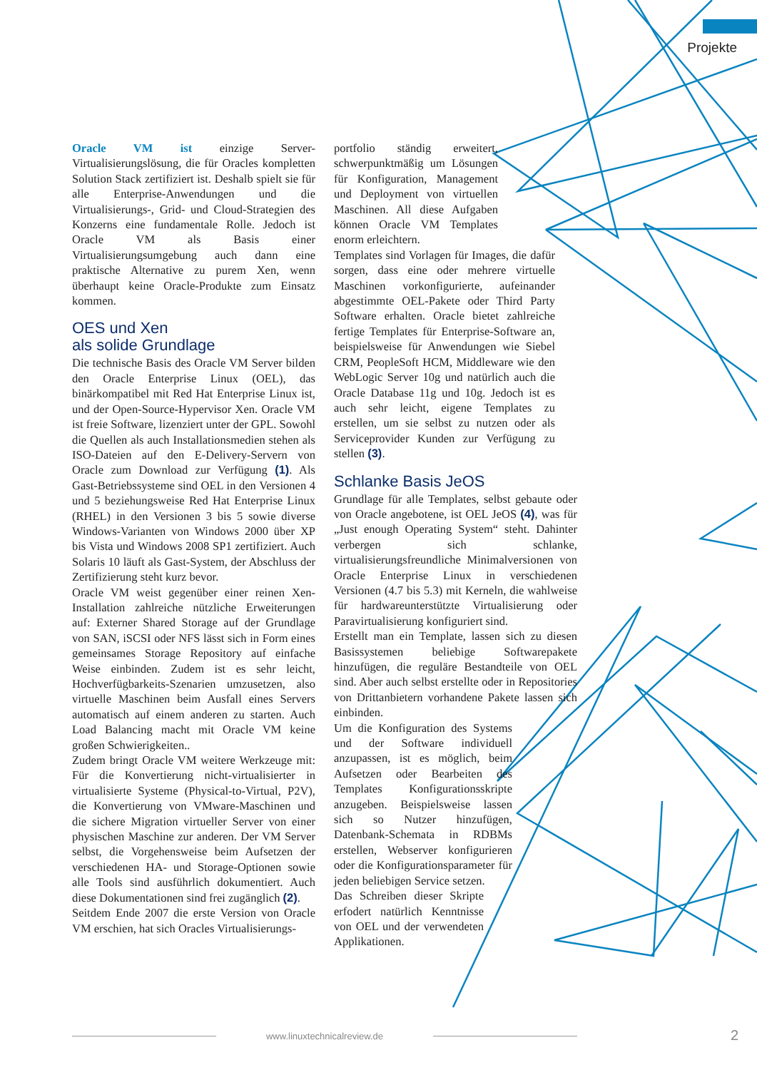Projekte
Oracle VM ist einzige Server-Virtualisierungslösung, die für Oracles kompletten Solution Stack zertifiziert ist. Deshalb spielt sie für alle Enterprise-Anwendungen und die Virtualisierungs-, Grid- und Cloud-Strategien des Konzerns eine fundamentale Rolle. Jedoch ist Oracle VM als Basis einer Virtualisierungsumgebung auch dann eine praktische Alternative zu purem Xen, wenn überhaupt keine Oracle-Produkte zum Einsatz kommen.
OES und Xen
als solide Grundlage
Die technische Basis des Oracle VM Server bilden den Oracle Enterprise Linux (OEL), das binärkompatibel mit Red Hat Enterprise Linux ist, und der Open-Source-Hypervisor Xen. Oracle VM ist freie Software, lizenziert unter der GPL. Sowohl die Quellen als auch Installationsmedien stehen als ISO-Dateien auf den E-Delivery-Servern von Oracle zum Download zur Verfügung (1). Als Gast-Betriebssysteme sind OEL in den Versionen 4 und 5 beziehungsweise Red Hat Enterprise Linux (RHEL) in den Versionen 3 bis 5 sowie diverse Windows-Varianten von Windows 2000 über XP bis Vista und Windows 2008 SP1 zertifiziert. Auch Solaris 10 läuft als Gast-System, der Abschluss der Zertifizierung steht kurz bevor.
Oracle VM weist gegenüber einer reinen Xen-Installation zahlreiche nützliche Erweiterungen auf: Externer Shared Storage auf der Grundlage von SAN, iSCSI oder NFS lässt sich in Form eines gemeinsames Storage Repository auf einfache Weise einbinden. Zudem ist es sehr leicht, Hochverfügbarkeits-Szenarien umzusetzen, also virtuelle Maschinen beim Ausfall eines Servers automatisch auf einem anderen zu starten. Auch Load Balancing macht mit Oracle VM keine großen Schwierigkeiten..
Zudem bringt Oracle VM weitere Werkzeuge mit: Für die Konvertierung nicht-virtualisierter in virtualisierte Systeme (Physical-to-Virtual, P2V), die Konvertierung von VMware-Maschinen und die sichere Migration virtueller Server von einer physischen Maschine zur anderen. Der VM Server selbst, die Vorgehensweise beim Aufsetzen der verschiedenen HA- und Storage-Optionen sowie alle Tools sind ausführlich dokumentiert. Auch diese Dokumentationen sind frei zugänglich (2).
Seitdem Ende 2007 die erste Version von Oracle VM erschien, hat sich Oracles Virtualisierungs-
portfolio ständig erweitert, schwerpunktmäßig um Lösungen für Konfiguration, Management und Deployment von virtuellen Maschinen. All diese Aufgaben können Oracle VM Templates enorm erleichtern.
Templates sind Vorlagen für Images, die dafür sorgen, dass eine oder mehrere virtuelle Maschinen vorkonfigurierte, aufeinander abgestimmte OEL-Pakete oder Third Party Software erhalten. Oracle bietet zahlreiche fertige Templates für Enterprise-Software an, beispielsweise für Anwendungen wie Siebel CRM, PeopleSoft HCM, Middleware wie den WebLogic Server 10g und natürlich auch die Oracle Database 11g und 10g. Jedoch ist es auch sehr leicht, eigene Templates zu erstellen, um sie selbst zu nutzen oder als Serviceprovider Kunden zur Verfügung zu stellen (3).
Schlanke Basis JeOS
Grundlage für alle Templates, selbst gebaute oder von Oracle angebotene, ist OEL JeOS (4), was für „Just enough Operating System“ steht. Dahinter verbergen sich schlanke, virtualisierungsfreundliche Minimalversionen von Oracle Enterprise Linux in verschiedenen Versionen (4.7 bis 5.3) mit Kerneln, die wahlweise für hardwareunterstützte Virtualisierung oder Paravirtualisierung konfiguriert sind.
Erstellt man ein Template, lassen sich zu diesen Basissystemen beliebige Softwarepakete hinzufügen, die reguläre Bestandteile von OEL sind. Aber auch selbst erstellte oder in Repositories von Drittanbietern vorhandene Pakete lassen sich einbinden.
Um die Konfiguration des Systems und der Software individuell anzupassen, ist es möglich, beim Aufsetzen oder Bearbeiten des Templates Konfigurationsskripte anzugeben. Beispielsweise lassen sich so Nutzer hinzufügen, Datenbank-Schemata in RDBMs erstellen, Webserver konfigurieren oder die Konfigurationsparameter für jeden beliebigen Service setzen.
Das Schreiben dieser Skripte erfodert natürlich Kenntnisse von OEL und der verwendeten Applikationen.
www.linuxtechnicalreview.de 2